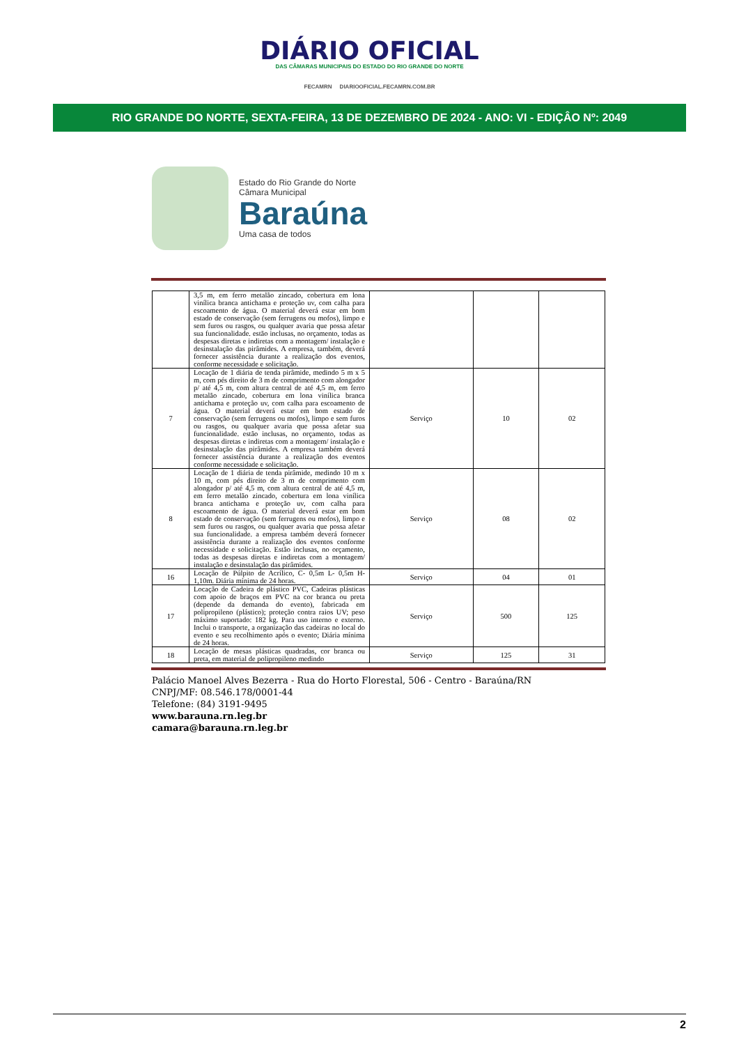DIÁRIO OFICIAL
DAS CÂMARAS MUNICIPAIS DO ESTADO DO RIO GRANDE DO NORTE
FECAMRN DIARIOOFICIAL.FECAMRN.COM.BR
RIO GRANDE DO NORTE, SEXTA-FEIRA, 13 DE DEZEMBRO DE 2024 - ANO: VI - EDIÇÂO Nº: 2049
Estado do Rio Grande do Norte
Câmara Municipal
Baraúna
Uma casa de todos
| | 3,5 m, em ferro metalão zincado, cobertura em lona vinílica branca antichama e proteção uv, com calha para escoamento de água. O material deverá estar em bom estado de conservação (sem ferrugens ou mofos), limpo e sem furos ou rasgos, ou qualquer avaria que possa afetar sua funcionalidade. estão inclusas, no orçamento, todas as despesas diretas e indiretas com a montagem/ instalação e desinstalação das pirâmides. A empresa, também, deverá fornecer assistência durante a realização dos eventos, conforme necessidade e solicitação. | | | |
| 7 | Locação de 1 diária de tenda pirâmide, medindo 5 m x 5 m, com pés direito de 3 m de comprimento com alongador p/ até 4,5 m, com altura central de até 4,5 m, em ferro metalão zincado, cobertura em lona vinílica branca antichama e proteção uv, com calha para escoamento de água. O material deverá estar em bom estado de conservação (sem ferrugens ou mofos), limpo e sem furos ou rasgos, ou qualquer avaria que possa afetar sua funcionalidade. estão inclusas, no orçamento, todas as despesas diretas e indiretas com a montagem/ instalação e desinstalação das pirâmides. A empresa também deverá fornecer assistência durante a realização dos eventos conforme necessidade e solicitação. | Serviço | 10 | 02 |
| 8 | Locação de 1 diária de tenda pirâmide, medindo 10 m x 10 m, com pés direito de 3 m de comprimento com alongador p/ até 4,5 m, com altura central de até 4,5 m, em ferro metalão zincado, cobertura em lona vinílica branca antichama e proteção uv, com calha para escoamento de água. O material deverá estar em bom estado de conservação (sem ferrugens ou mofos), limpo e sem furos ou rasgos, ou qualquer avaria que possa afetar sua funcionalidade. a empresa também deverá fornecer assistência durante a realização dos eventos conforme necessidade e solicitação. Estão inclusas, no orçamento, todas as despesas diretas e indiretas com a montagem/ instalação e desinstalação das pirâmides. | Serviço | 08 | 02 |
| 16 | Locação de Púlpito de Acrílico, C- 0,5m L- 0,5m H- 1,10m. Diária mínima de 24 horas. | Serviço | 04 | 01 |
| 17 | Locação de Cadeira de plástico PVC, Cadeiras plásticas com apoio de braços em PVC na cor branca ou preta (depende da demanda do evento), fabricada em polipropileno (plástico); proteção contra raios UV; peso máximo suportado: 182 kg. Para uso interno e externo. Inclui o transporte, a organização das cadeiras no local do evento e seu recolhimento após o evento; Diária mínima de 24 horas. | Serviço | 500 | 125 |
| 18 | Locação de mesas plásticas quadradas, cor branca ou preta, em material de polipropileno medindo | Serviço | 125 | 31 |
Palácio Manoel Alves Bezerra - Rua do Horto Florestal, 506 - Centro - Baraúna/RN
CNPJ/MF: 08.546.178/0001-44
Telefone: (84) 3191-9495
www.barauna.rn.leg.br
camara@barauna.rn.leg.br
2